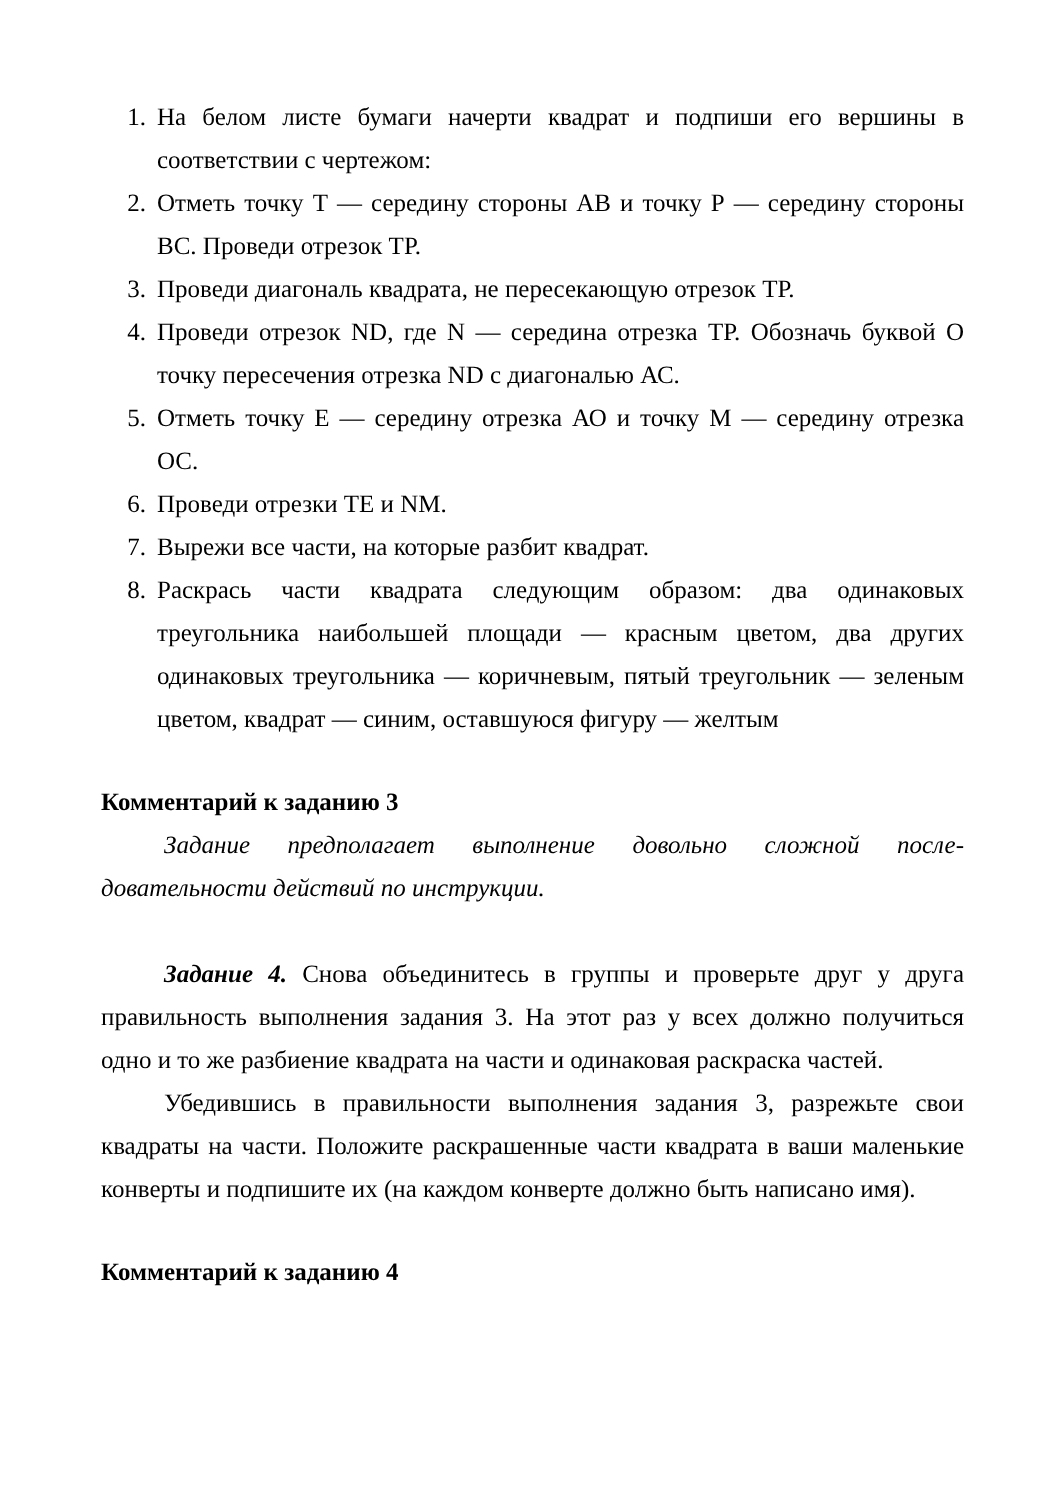1. На белом листе бумаги начерти квадрат и подпиши его вершины в соответствии с чертежом:
2. Отметь точку Т — середину стороны АВ и точку Р — середину стороны ВС. Проведи отрезок ТР.
3. Проведи диагональ квадрата, не пересекающую отрезок ТР.
4. Проведи отрезок ND, где N — середина отрезка ТР. Обозначь буквой О точку пересечения отрезка ND с диагональю АС.
5. Отметь точку Е — середину отрезка АО и точку М — середину отрезка ОС.
6. Проведи отрезки ТЕ и NM.
7. Вырежи все части, на которые разбит квадрат.
8. Раскрась части квадрата следующим образом: два одинаковых треугольника наибольшей площади — красным цветом, два других одинаковых треугольника — коричневым, пятый треугольник — зеленым цветом, квадрат — синим, оставшуюся фигуру — желтым
Комментарий к заданию 3
Задание предполагает выполнение довольно сложной после-довательности действий по инструкции.
Задание 4. Снова объединитесь в группы и проверьте друг у друга правильность выполнения задания 3. На этот раз у всех должно получиться одно и то же разбиение квадрата на части и одинаковая раскраска частей.
Убедившись в правильности выполнения задания 3, разрежьте свои квадраты на части. Положите раскрашенные части квадрата в ваши маленькие конверты и подпишите их (на каждом конверте должно быть написано имя).
Комментарий к заданию 4